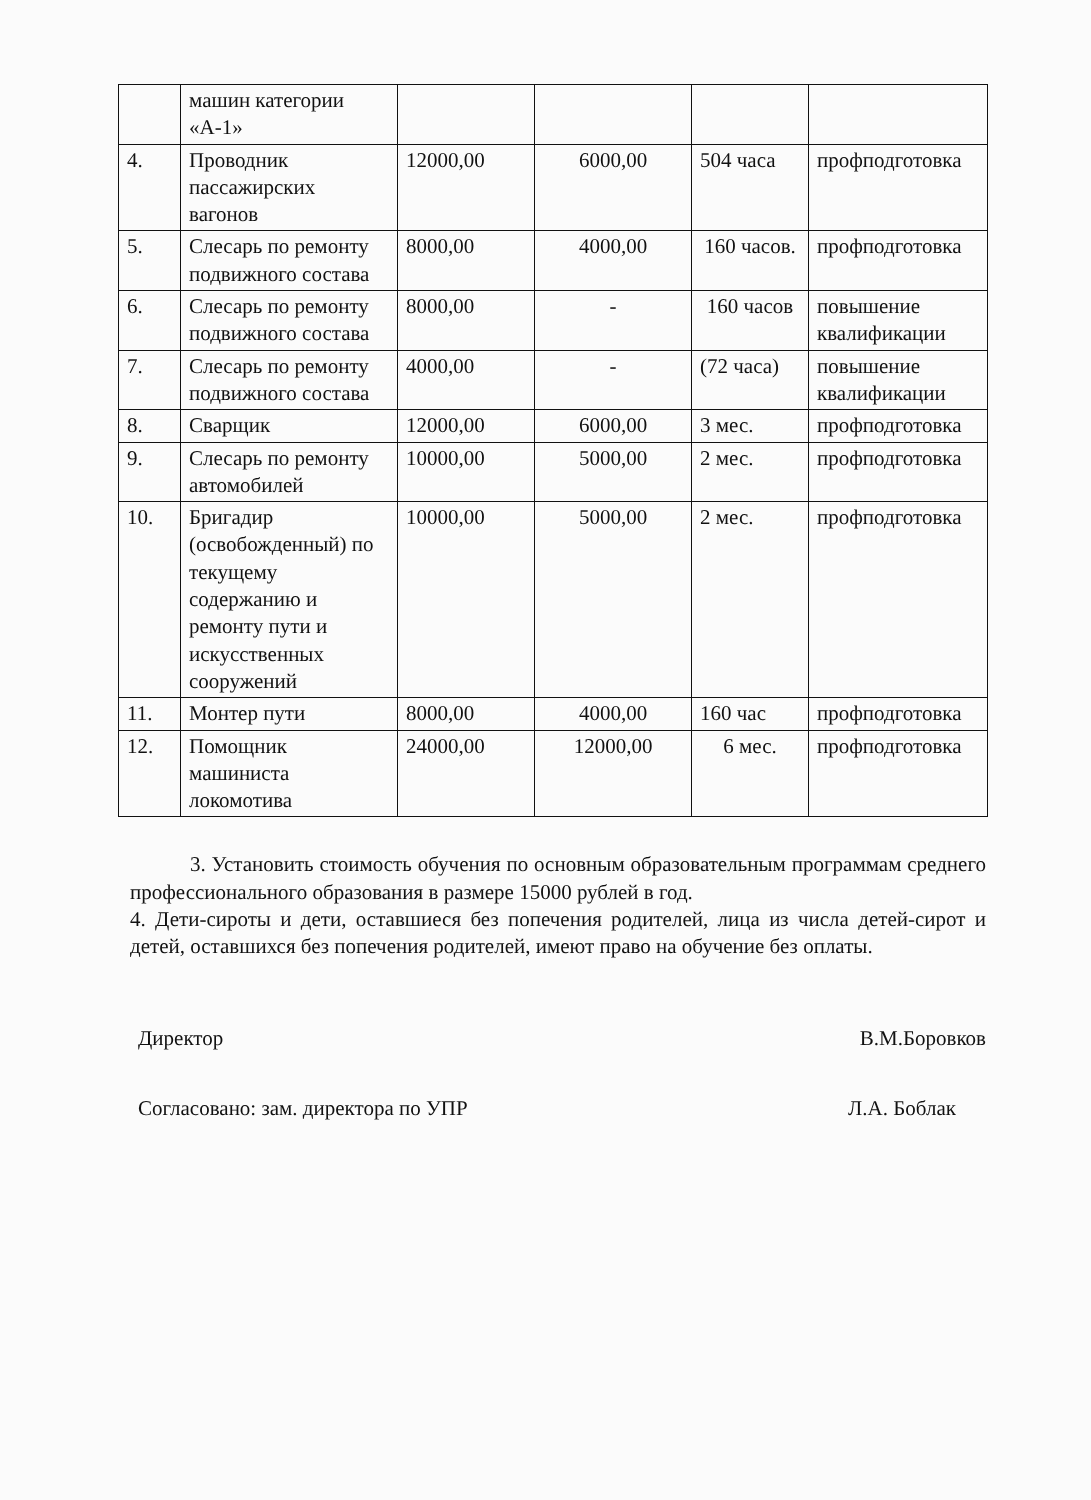| | машин категории «А-1» | | | | |
| 4. | Проводник пассажирских вагонов | 12000,00 | 6000,00 | 504 часа | профподготовка |
| 5. | Слесарь по ремонту подвижного состава | 8000,00 | 4000,00 | 160 часов. | профподготовка |
| 6. | Слесарь по ремонту подвижного состава | 8000,00 | - | 160 часов | повышение квалификации |
| 7. | Слесарь по ремонту подвижного состава | 4000,00 | - | (72 часа) | повышение квалификации |
| 8. | Сварщик | 12000,00 | 6000,00 | 3 мес. | профподготовка |
| 9. | Слесарь по ремонту автомобилей | 10000,00 | 5000,00 | 2 мес. | профподготовка |
| 10. | Бригадир (освобожденный) по текущему содержанию и ремонту пути и искусственных сооружений | 10000,00 | 5000,00 | 2 мес. | профподготовка |
| 11. | Монтер пути | 8000,00 | 4000,00 | 160 час | профподготовка |
| 12. | Помощник машиниста локомотива | 24000,00 | 12000,00 | 6 мес. | профподготовка |
3. Установить стоимость обучения по основным образовательным программам среднего профессионального образования в размере 15000 рублей в год.
4. Дети-сироты и дети, оставшиеся без попечения родителей, лица из числа детей-сирот и детей, оставшихся без попечения родителей, имеют право на обучение без оплаты.
Директор В.М.Боровков
Согласовано: зам. директора по УПР Л.А. Боблак